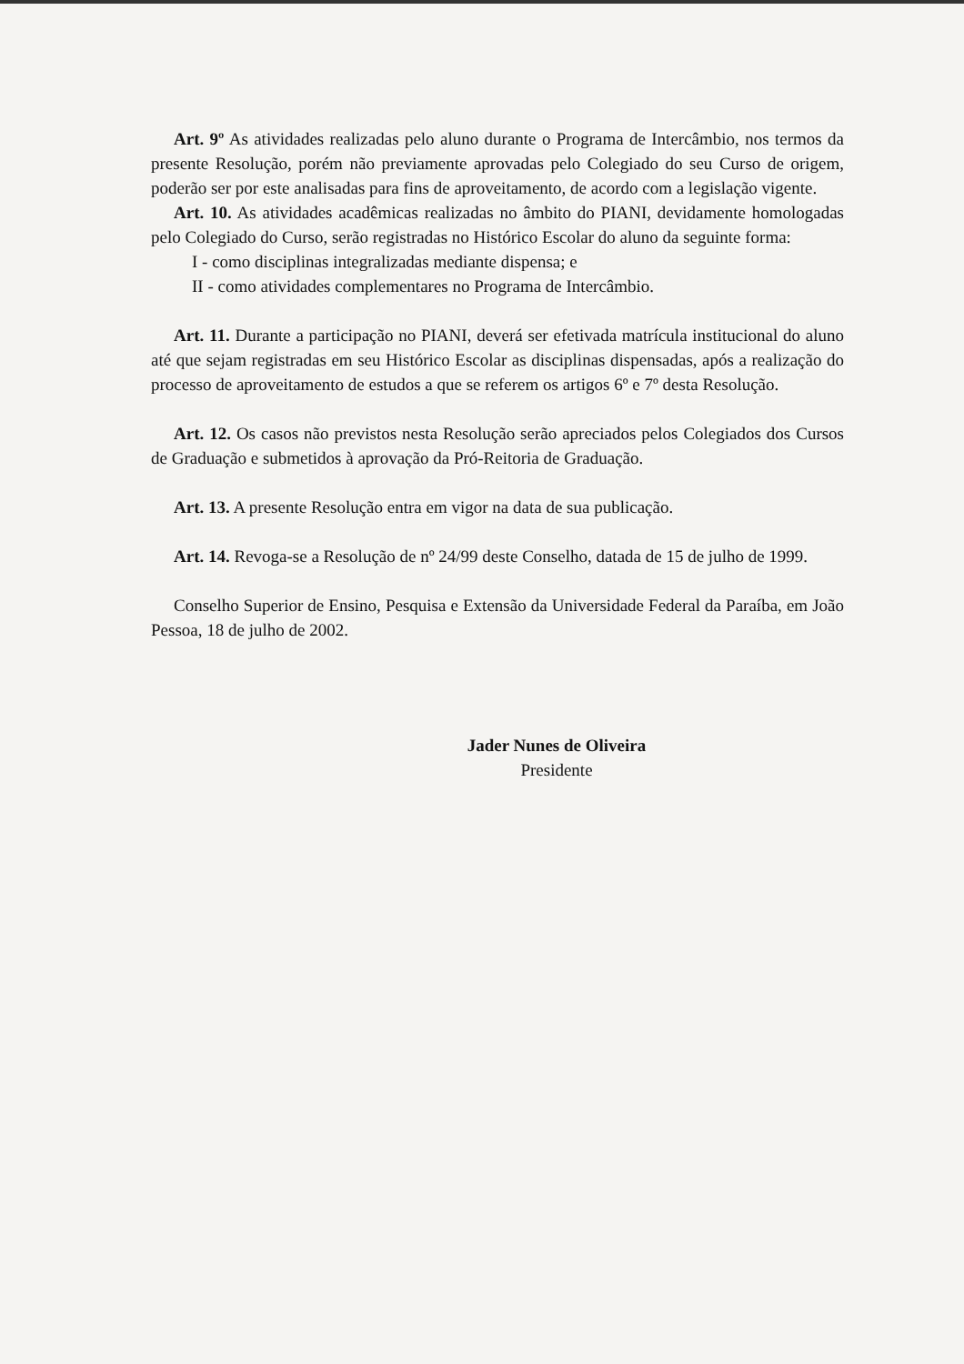Art. 9º As atividades realizadas pelo aluno durante o Programa de Intercâmbio, nos termos da presente Resolução, porém não previamente aprovadas pelo Colegiado do seu Curso de origem, poderão ser por este analisadas para fins de aproveitamento, de acordo com a legislação vigente.
Art. 10. As atividades acadêmicas realizadas no âmbito do PIANI, devidamente homologadas pelo Colegiado do Curso, serão registradas no Histórico Escolar do aluno da seguinte forma:
I - como disciplinas integralizadas mediante dispensa; e
II - como atividades complementares no Programa de Intercâmbio.
Art. 11. Durante a participação no PIANI, deverá ser efetivada matrícula institucional do aluno até que sejam registradas em seu Histórico Escolar as disciplinas dispensadas, após a realização do processo de aproveitamento de estudos a que se referem os artigos 6º e 7º desta Resolução.
Art. 12. Os casos não previstos nesta Resolução serão apreciados pelos Colegiados dos Cursos de Graduação e submetidos à aprovação da Pró-Reitoria de Graduação.
Art. 13. A presente Resolução entra em vigor na data de sua publicação.
Art. 14. Revoga-se a Resolução de nº 24/99 deste Conselho, datada de 15 de julho de 1999.
Conselho Superior de Ensino, Pesquisa e Extensão da Universidade Federal da Paraíba, em João Pessoa, 18 de julho de 2002.
Jader Nunes de Oliveira
Presidente